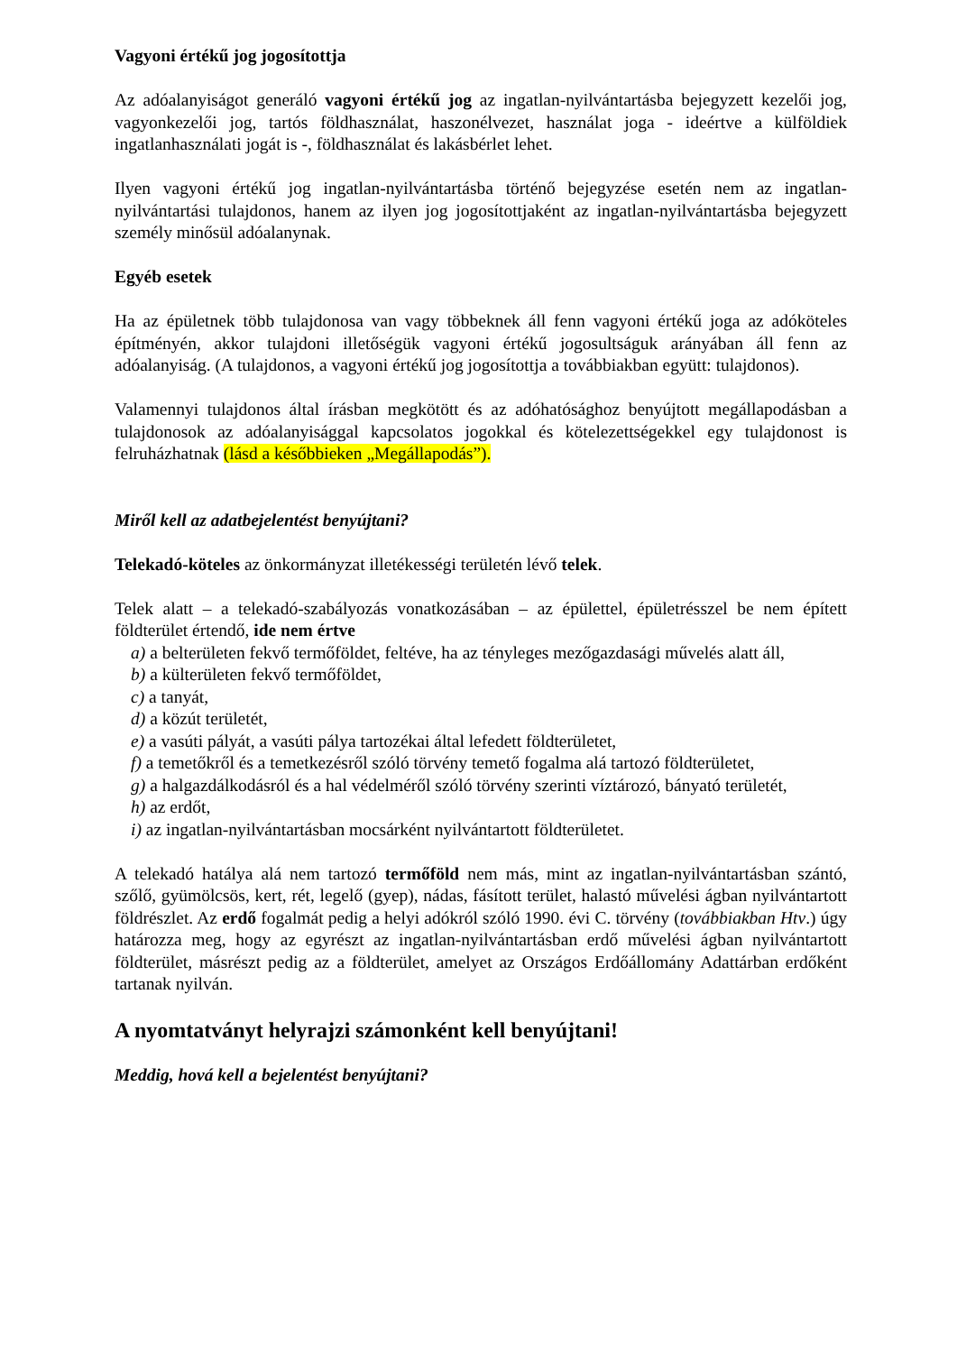Vagyoni értékű jog jogosítottja
Az adóalanyiságot generáló vagyoni értékű jog az ingatlan-nyilvántartásba bejegyzett kezelői jog, vagyonkezelői jog, tartós földhasználat, haszonélvezet, használat joga - ideértve a külföldiek ingatlanhasználati jogát is -, földhasználat és lakásbérlet lehet.
Ilyen vagyoni értékű jog ingatlan-nyilvántartásba történő bejegyzése esetén nem az ingatlan-nyilvántartási tulajdonos, hanem az ilyen jog jogosítottjaként az ingatlan-nyilvántartásba bejegyzett személy minősül adóalanynak.
Egyéb esetek
Ha az épületnek több tulajdonosa van vagy többeknek áll fenn vagyoni értékű joga az adóköteles építményén, akkor tulajdoni illetőségük vagyoni értékű jogosultságuk arányában áll fenn az adóalanyiság. (A tulajdonos, a vagyoni értékű jog jogosítottja a továbbiakban együtt: tulajdonos).
Valamennyi tulajdonos által írásban megkötött és az adóhatósághoz benyújtott megállapodásban a tulajdonosok az adóalanyisággal kapcsolatos jogokkal és kötelezettségekkel egy tulajdonost is felruházhatnak (lásd a későbbieken „Megállapodás”).
Miről kell az adatbejelentést benyújtani?
Telekadó-köteles az önkormányzat illetékességi területén lévő telek.
Telek alatt – a telekadó-szabályozás vonatkozásában – az épülettel, épületrésszel be nem épített földterület értendő, ide nem értve
a) a belterületen fekvő termőföldet, feltéve, ha az tényleges mezőgazdasági művelés alatt áll,
b) a külterületen fekvő termőföldet,
c) a tanyát,
d) a közút területét,
e) a vasúti pályát, a vasúti pálya tartozékai által lefedett földterületet,
f) a temetőkről és a temetkezésről szóló törvény temető fogalma alá tartozó földterületet,
g) a halgazdálkodásról és a hal védelméről szóló törvény szerinti víztározó, bányató területét,
h) az erdőt,
i) az ingatlan-nyilvántartásban mocsárként nyilvántartott földterületet.
A telekadó hatálya alá nem tartozó termőföld nem más, mint az ingatlan-nyilvántartásban szántó, szőlő, gyümölcsös, kert, rét, legelő (gyep), nádas, fásított terület, halastó művelési ágban nyilvántartott földrészlet. Az erdő fogalmát pedig a helyi adókról szóló 1990. évi C. törvény (továbbiakban Htv.) úgy határozza meg, hogy az egyrészt az ingatlan-nyilvántartásban erdő művelési ágban nyilvántartott földterület, másrészt pedig az a földterület, amelyet az Országos Erdőállomány Adattárban erdőként tartanak nyilván.
A nyomtatványt helyrajzi számonként kell benyújtani!
Meddig, hová kell a bejelentést benyújtani?